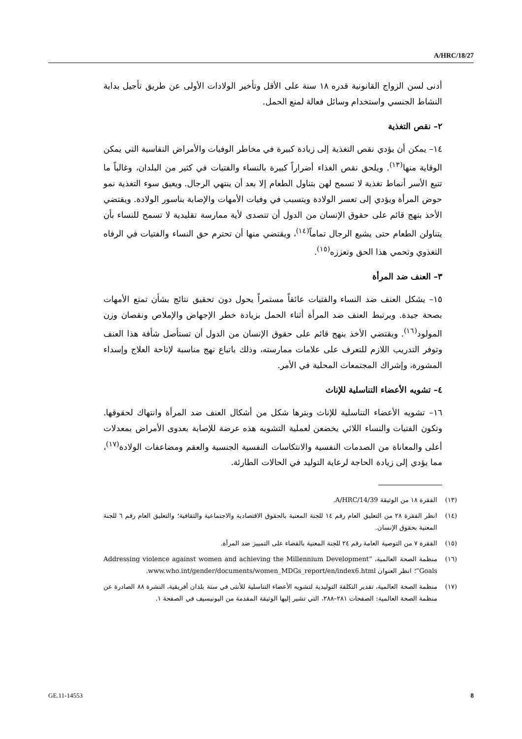A/HRC/18/27
أدنى لسن الزواج القانونية قدره ١٨ سنة على الأقل وتأخير الولادات الأولى عن طريق تأجيل بداية النشاط الجنسي واستخدام وسائل فعالة لمنع الحمل.
٢– نقص التغذية
١٤– يمكن أن يؤدي نقص التغذية إلى زيادة كبيرة في مخاطر الوفيات والأمراض النفاسية التي يمكن الوقاية منها<sup>(١٣)</sup>. ويلحق نقص الغذاء أضراراً كبيرة بالنساء والفتيات في كثير من البلدان، وغالباً ما تتبع الأسر أنماط تغذية لا تسمح لهن بتناول الطعام إلا بعد أن ينتهي الرجال. ويعيق سوء التغذية نمو حوض المرأة ويؤدي إلى تعسر الولادة ويتسبب في وفيات الأمهات والإصابة بناسور الولادة. ويقتضي الأخذ بنهج قائم على حقوق الإنسان من الدول أن تتصدى لأية ممارسة تقليدية لا تسمح للنساء بأن يتناولن الطعام حتى يشبع الرجال تماماً<sup>(١٤)</sup>، ويقتضي منها أن تحترم حق النساء والفتيات في الرفاه التغذوي وتحمي هذا الحق وتعززه<sup>(١٥)</sup>.
٣– العنف ضد المرأة
١٥– يشكل العنف ضد النساء والفتيات عائقاً مستمراً يحول دون تحقيق نتائج بشأن تمتع الأمهات بصحة جيدة. ويرتبط العنف ضد المرأة أثناء الحمل بزيادة خطر الإجهاض والإملاص ونقصان وزن المولود<sup>(١٦)</sup>. ويقتضي الأخذ بنهج قائم على حقوق الإنسان من الدول أن تستأصل شأفة هذا العنف وتوفر التدريب اللازم للتعرف على علامات ممارسته، وذلك باتباع نهج مناسبة لإتاحة العلاج وإسداء المشورة، وإشراك المجتمعات المحلية في الأمر.
٤– تشويه الأعضاء التناسلية للإناث
١٦– تشويه الأعضاء التناسلية للإناث وبترها شكل من أشكال العنف ضد المرأة وانتهاك لحقوقها. وتكون الفتيات والنساء اللائي يخضعن لعملية التشويه هذه عرضة للإصابة بعدوى الأمراض بمعدلات أعلى والمعاناة من الصدمات النفسية والانتكاسات النفسية الجنسية والعقم ومضاعفات الولادة<sup>(١٧)</sup>، مما يؤدي إلى زيادة الحاجة لرعاية التوليد في الحالات الطارئة.
(١٣) الفقرة ١٨ من الوثيقة A/HRC/14/39.
(١٤) انظر الفقرة ٢٨ من التعليق العام رقم ١٤ للجنة المعنية بالحقوق الاقتصادية والاجتماعية والثقافية؛ والتعليق العام رقم ٦ للجنة المعنية بحقوق الإنسان.
(١٥) الفقرة ٧ من التوصية العامة رقم ٢٤ للجنة المعنية بالقضاء على التمييز ضد المرأة.
(١٦) منظمة الصحة العالمية، “Addressing violence against women and achieving the Millennium Development Goals”؛ انظر العنوان www.who.int/gender/documents/women_MDGs_report/en/index6.html.
(١٧) منظمة الصحة العالمية، تقدير التكلفة التوليدية لتشويه الأعضاء التناسلية للأنثى في ستة بلدان أفريقية، النشرة ٨٨ الصادرة عن منظمة الصحة العالمية: الصفحات ٢٨١–٢٨٨، التي تشير إليها الوثيقة المقدمة من اليونيسيف في الصفحة ١.
GE.11-14553 8